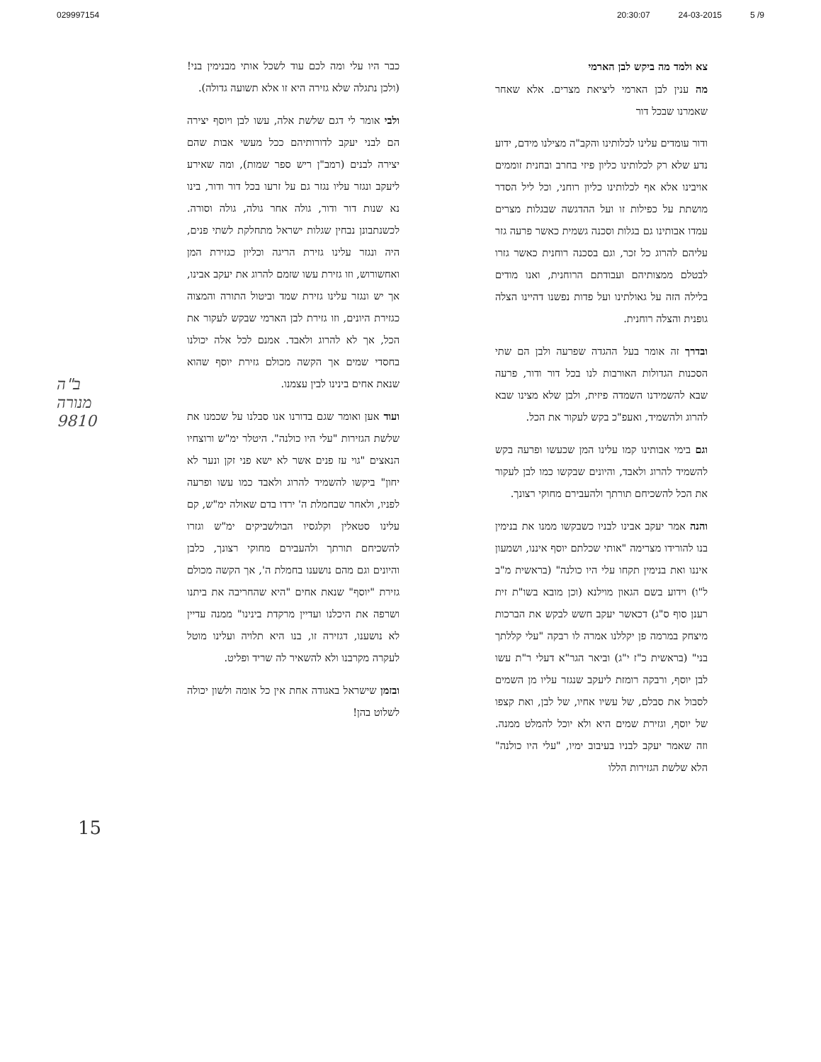029997154 20:30:07 24-03-2015 5 /9
צא ולמד מה ביקש לבן הארמי
מה ענין לבן הארמי ליציאת מצרים. אלא שאחר שאמרנו שבכל דור
ודור עומדים עלינו לכלותינו והקב"ה מצילנו מידם, ידוע נדע שלא רק לכלותינו כליון פיזי בחרב ובחנית זוממים אויבינו אלא אף לכלותינו כליון רוחני, וכל ליל הסדר מושתת על כפילות זו ועל ההדגשה שבגלות מצרים עמדו אבותינו גם בגלות וסכנה גשמית כאשר פרעה גזר עליהם להרוג כל זכר, וגם בסכנה רוחנית כאשר גזרו לבטלם ממצותיהם ועבודתם הרוחנית, ואנו מודים בלילה הזה על גאולתינו ועל פדות נפשנו דהיינו הצלה גופנית והצלה רוחנית.
ובדרך זה אומר בעל ההגדה שפרעה ולבן הם שתי הסכנות הגדולות האורבות לנו בכל דור ודור, פרעה שבא להשמידנו השמדה פיזית, ולבן שלא מצינו שבא להרוג ולהשמיד, ואעפ"כ בקש לעקור את הכל.
וגם בימי אבותינו קמו עלינו המן שכעשו ופרעה בקש להשמיד להרוג ולאבד, והיונים שבקשו כמו לבן לעקור את הכל להשכיחם תורתך ולהעבירם מחוקי רצונך.
והנה אמר יעקב אבינו לבניו כשבקשו ממנו את בנימין בנו להורידו מצרימה "אותי שכלתם יוסף איננו, ושמעון איננו ואת בנימין תקחו עלי היו כולנה" (בראשית מ"ב ל"ו) וידוע בשם הגאון מוילנא (וכן מובא בשו"ת זית רענן סוף ס"ג) דכאשר יעקב חשש לבקש את הברכות מיצחק במרמה פן יקללנו אמרה לו רבקה "עלי קללתך בני" (בראשית כ"ז י"ג) וביאר הגר"א דעלי ר"ת עשו לבן יוסף, ורבקה רומזת ליעקב שנגזר עליו מן השמים לסבול את סבלם, של עשיו אחיו, של לבן, ואת קצפו של יוסף, וגזירת שמים היא ולא יוכל להמלט ממנה. וזה שאמר יעקב לבניו בעיבוב ימיו, "עלי היו כולנה" הלא שלשת הגזירות הללו
כבר היו עלי ומה לכם עוד לשכל אותי מבנימין בני! (ולכן נתגלה שלא גזירה היא זו אלא תשועה גדולה).
ולבי אומר לי דגם שלשת אלה, עשו לבן ויוסף יצירה הם לבני יעקב לדורותיהם ככל מעשי אבות שהם יצירה לבנים (רמב"ן ריש ספר שמות), ומה שאירע ליעקב ונגזר עליו נגזר גם על זרעו בכל דור ודור, בינו נא שנות דור ודור, גולה אחר גולה, גולה וסורה. לכשנתבונן נבחין שגלות ישראל מתחלקת לשתי פנים, היה ונגזר עלינו גזירת הריגה וכליון כגזירת המן ואחשורוש, וזו גזירת עשו שזמם להרוג את יעקב אבינו, אך יש ונגזר עלינו גזירת שמד וביטול התורה והמצוה כגזירת היונים, וזו גזירת לבן הארמי שבקש לעקור את הכל, אך לא להרוג ולאבד. אמנם לכל אלה יכולנו בחסדי שמים אך הקשה מכולם גזירת יוסף שהוא שנאת אחים בינינו לבין עצמנו.
ועוד אען ואומר שגם בדורנו אנו סבלנו על שכמנו את שלשת הגזירות "עלי היו כולנה". היטלר ימ"ש ורוצחיו הנאצים "גוי עז פנים אשר לא ישא פני זקן ונער לא יחון" ביקשו להשמיד להרוג ולאבד כמו עשו ופרעה לפניו, ולאחר שבחמלת ה' ירדו בדם שאולה ימ"ש, קם עלינו סטאלין וקלגסיו הבולשביקים ימ"ש וגזרו להשכיחם תורתך ולהעבירם מחוקי רצונך, כלבן והיונים וגם מהם נושענו בחמלת ה', אך הקשה מכולם גזירת "יוסף" שנאת אחים "היא שהחריבה את ביתנו ושרפה את היכלנו ועדיין מרקדת בינינו" ממנה עדיין לא נושענו, דגזירה זו, בנו היא תלויה ועלינו מוטל לעקרה מקרבנו ולא להשאיר לה שריד ופליט.
ובזמן שישראל באגודה אחת אין כל אומה ולשון יכולה לשלוט בהן!
ב"ה
מנורה
9810
15